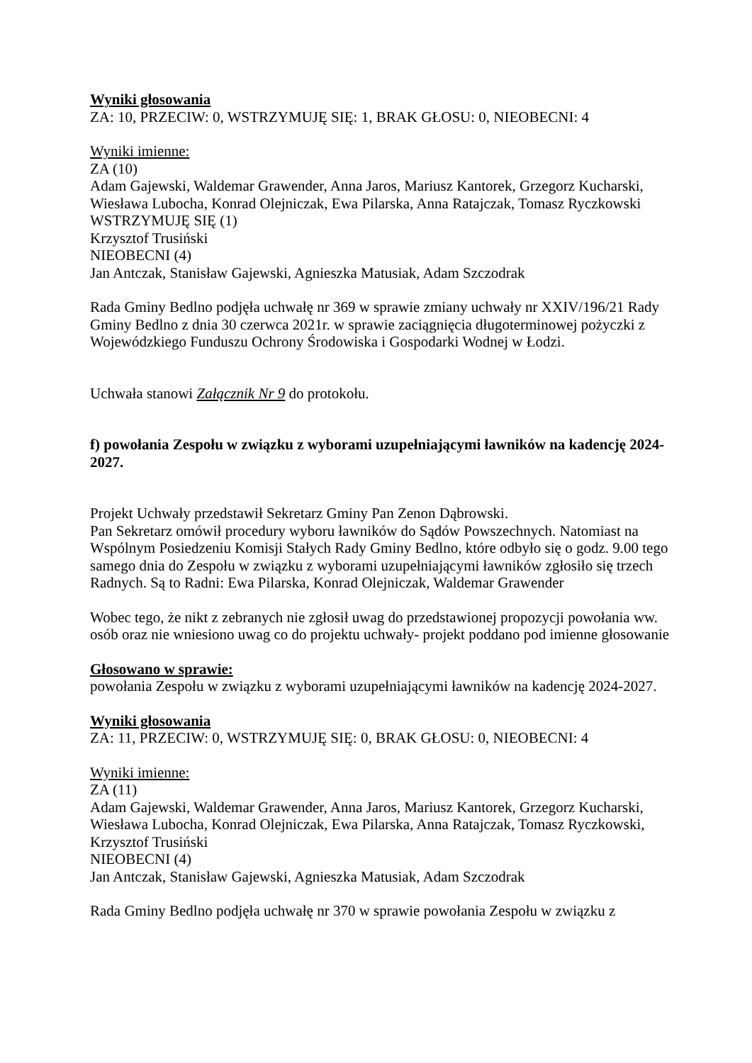Wyniki głosowania
ZA: 10, PRZECIW: 0, WSTRZYMUJĘ SIĘ: 1, BRAK GŁOSU: 0, NIEOBECNI: 4
Wyniki imienne:
ZA (10)
Adam Gajewski, Waldemar Grawender, Anna Jaros, Mariusz Kantorek, Grzegorz Kucharski, Wiesława Lubocha, Konrad Olejniczak, Ewa Pilarska, Anna Ratajczak, Tomasz Ryczkowski
WSTRZYMUJĘ SIĘ (1)
Krzysztof Trusiński
NIEOBECNI (4)
Jan Antczak, Stanisław Gajewski, Agnieszka Matusiak, Adam Szczodrak
Rada Gminy Bedlno podjęła uchwałę nr 369 w sprawie zmiany uchwały nr XXIV/196/21 Rady Gminy Bedlno z dnia 30 czerwca 2021r. w sprawie zaciągnięcia długoterminowej pożyczki z Wojewódzkiego Funduszu Ochrony Środowiska i Gospodarki Wodnej w Łodzi.
Uchwała stanowi Załącznik Nr 9 do protokołu.
f) powołania Zespołu w związku z wyborami uzupełniającymi ławników na kadencję 2024-2027.
Projekt Uchwały przedstawił Sekretarz Gminy Pan Zenon Dąbrowski.
Pan Sekretarz omówił procedury wyboru ławników do Sądów Powszechnych. Natomiast na Wspólnym Posiedzeniu Komisji Stałych Rady Gminy Bedlno, które odbyło się o godz. 9.00 tego samego dnia do Zespołu w związku z wyborami uzupełniającymi ławników zgłosiło się trzech Radnych. Są to Radni: Ewa Pilarska, Konrad Olejniczak, Waldemar Grawender
Wobec tego, że nikt z zebranych nie zgłosił uwag do przedstawionej propozycji powołania ww. osób oraz nie wniesiono uwag co do projektu uchwały- projekt poddano pod imienne głosowanie
Głosowano w sprawie:
powołania Zespołu w związku z wyborami uzupełniającymi ławników na kadencję 2024-2027.
Wyniki głosowania
ZA: 11, PRZECIW: 0, WSTRZYMUJĘ SIĘ: 0, BRAK GŁOSU: 0, NIEOBECNI: 4
Wyniki imienne:
ZA (11)
Adam Gajewski, Waldemar Grawender, Anna Jaros, Mariusz Kantorek, Grzegorz Kucharski, Wiesława Lubocha, Konrad Olejniczak, Ewa Pilarska, Anna Ratajczak, Tomasz Ryczkowski, Krzysztof Trusiński
NIEOBECNI (4)
Jan Antczak, Stanisław Gajewski, Agnieszka Matusiak, Adam Szczodrak
Rada Gminy Bedlno podjęła uchwałę nr 370 w sprawie powołania Zespołu w związku z